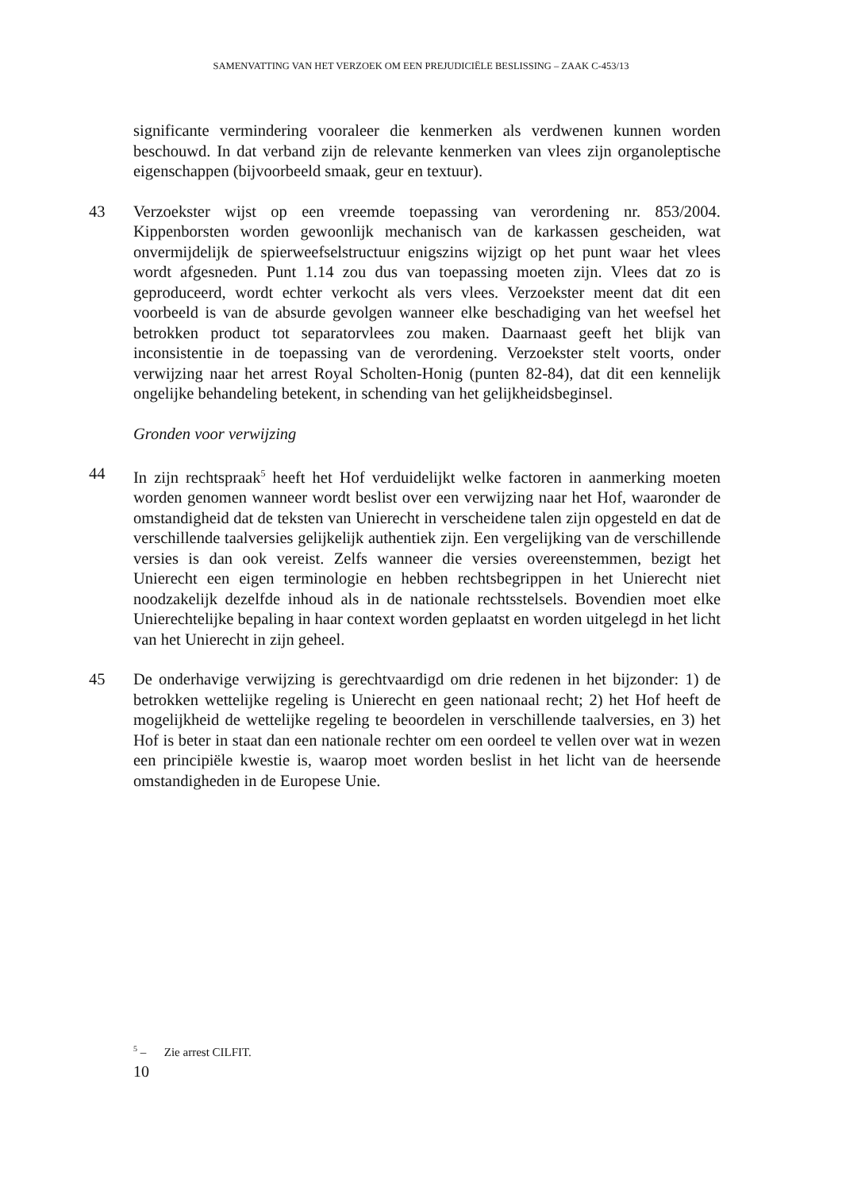SAMENVATTING VAN HET VERZOEK OM EEN PREJUDICIËLE BESLISSING – ZAAK C-453/13
significante vermindering vooraleer die kenmerken als verdwenen kunnen worden beschouwd. In dat verband zijn de relevante kenmerken van vlees zijn organoleptische eigenschappen (bijvoorbeeld smaak, geur en textuur).
43 Verzoekster wijst op een vreemde toepassing van verordening nr. 853/2004. Kippenborsten worden gewoonlijk mechanisch van de karkassen gescheiden, wat onvermijdelijk de spierweefselstructuur enigszins wijzigt op het punt waar het vlees wordt afgesneden. Punt 1.14 zou dus van toepassing moeten zijn. Vlees dat zo is geproduceerd, wordt echter verkocht als vers vlees. Verzoekster meent dat dit een voorbeeld is van de absurde gevolgen wanneer elke beschadiging van het weefsel het betrokken product tot separatorvlees zou maken. Daarnaast geeft het blijk van inconsistentie in de toepassing van de verordening. Verzoekster stelt voorts, onder verwijzing naar het arrest Royal Scholten-Honig (punten 82-84), dat dit een kennelijk ongelijke behandeling betekent, in schending van het gelijkheidsbeginsel.
Gronden voor verwijzing
44 In zijn rechtspraak<sup>5</sup> heeft het Hof verduidelijkt welke factoren in aanmerking moeten worden genomen wanneer wordt beslist over een verwijzing naar het Hof, waaronder de omstandigheid dat de teksten van Unierecht in verscheidene talen zijn opgesteld en dat de verschillende taalversies gelijkelijk authentiek zijn. Een vergelijking van de verschillende versies is dan ook vereist. Zelfs wanneer die versies overeenstemmen, bezigt het Unierecht een eigen terminologie en hebben rechtsbegrippen in het Unierecht niet noodzakelijk dezelfde inhoud als in de nationale rechtsstelsels. Bovendien moet elke Unierechtelijke bepaling in haar context worden geplaatst en worden uitgelegd in het licht van het Unierecht in zijn geheel.
45 De onderhavige verwijzing is gerechtvaardigd om drie redenen in het bijzonder: 1) de betrokken wettelijke regeling is Unierecht en geen nationaal recht; 2) het Hof heeft de mogelijkheid de wettelijke regeling te beoordelen in verschillende taalversies, en 3) het Hof is beter in staat dan een nationale rechter om een oordeel te vellen over wat in wezen een principiële kwestie is, waarop moet worden beslist in het licht van de heersende omstandigheden in de Europese Unie.
<sup>5</sup> – Zie arrest CILFIT.
10